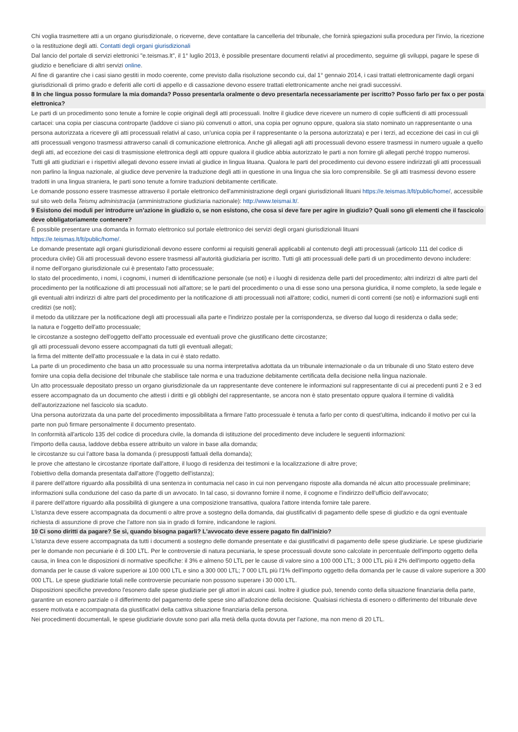Chi voglia trasmettere atti a un organo giurisdizionale, o riceverne, deve contattare la cancelleria del tribunale, che fornirà spiegazioni sulla procedura per l'invio, la ricezione o la restituzione degli atti. Contatti degli organi giurisdizionali
Dal lancio del portale di servizi elettronici "e.teismas.lt", il 1° luglio 2013, è possibile presentare documenti relativi al procedimento, seguirne gli sviluppi, pagare le spese di giudizio e beneficiare di altri servizi online.
Al fine di garantire che i casi siano gestiti in modo coerente, come previsto dalla risoluzione secondo cui, dal 1° gennaio 2014, i casi trattati elettronicamente dagli organi giurisdizionali di primo grado e deferiti alle corti di appello e di cassazione devono essere trattati elettronicamente anche nei gradi successivi.
8 In che lingua posso formulare la mia domanda? Posso presentarla oralmente o devo presentarla necessariamente per iscritto? Posso farlo per fax o per posta elettronica?
Le parti di un procedimento sono tenute a fornire le copie originali degli atti processuali. Inoltre il giudice deve ricevere un numero di copie sufficienti di atti processuali cartacei: una copia per ciascuna controparte (laddove ci siano più convenuti o attori, una copia per ognuno oppure, qualora sia stato nominato un rappresentante o una persona autorizzata a ricevere gli atti processuali relativi al caso, un'unica copia per il rappresentante o la persona autorizzata) e per i terzi, ad eccezione dei casi in cui gli atti processuali vengono trasmessi attraverso canali di comunicazione elettronica. Anche gli allegati agli atti processuali devono essere trasmessi in numero uguale a quello degli atti, ad eccezione dei casi di trasmissione elettronica degli atti oppure qualora il giudice abbia autorizzato le parti a non fornire gli allegati perché troppo numerosi.
Tutti gli atti giudiziari e i rispettivi allegati devono essere inviati al giudice in lingua lituana. Qualora le parti del procedimento cui devono essere indirizzati gli atti processuali non parlino la lingua nazionale, al giudice deve pervenire la traduzione degli atti in questione in una lingua che sia loro comprensibile. Se gli atti trasmessi devono essere tradotti in una lingua straniera, le parti sono tenute a fornire traduzioni debitamente certificate.
Le domande possono essere trasmesse attraverso il portale elettronico dell'amministrazione degli organi giurisdizionali lituani https://e.teismas.lt/lt/public/home/, accessibile sul sito web della Teismų administracija (amministrazione giudiziaria nazionale): http://www.teismai.lt/.
9 Esistono dei moduli per introdurre un’azione in giudizio o, se non esistono, che cosa si deve fare per agire in giudizio? Quali sono gli elementi che il fascicolo deve obbligatoriamente contenere?
È possibile presentare una domanda in formato elettronico sul portale elettronico dei servizi degli organi giurisdizionali lituani
https://e.teismas.lt/lt/public/home/.
Le domande presentate agli organi giurisdizionali devono essere conformi ai requisiti generali applicabili al contenuto degli atti processuali (articolo 111 del codice di procedura civile) Gli atti processuali devono essere trasmessi all'autorità giudiziaria per iscritto. Tutti gli atti processuali delle parti di un procedimento devono includere:
il nome dell'organo giurisdizionale cui è presentato l'atto processuale;
lo stato del procedimento, i nomi, i cognomi, i numeri di identificazione personale (se noti) e i luoghi di residenza delle parti del procedimento; altri indirizzi di altre parti del procedimento per la notificazione di atti processuali noti all'attore; se le parti del procedimento o una di esse sono una persona giuridica, il nome completo, la sede legale e gli eventuali altri indirizzi di altre parti del procedimento per la notificazione di atti processuali noti all'attore; codici, numeri di conti correnti (se noti) e informazioni sugli enti creditizi (se noti);
il metodo da utilizzare per la notificazione degli atti processuali alla parte e l'indirizzo postale per la corrispondenza, se diverso dal luogo di residenza o dalla sede;
la natura e l'oggetto dell'atto processuale;
le circostanze a sostegno dell'oggetto dell'atto processuale ed eventuali prove che giustificano dette circostanze;
gli atti processuali devono essere accompagnati da tutti gli eventuali allegati;
la firma del mittente dell'atto processuale e la data in cui è stato redatto.
La parte di un procedimento che basa un atto processuale su una norma interpretativa adottata da un tribunale internazionale o da un tribunale di uno Stato estero deve fornire una copia della decisione del tribunale che stabilisce tale norma e una traduzione debitamente certificata della decisione nella lingua nazionale.
Un atto processuale depositato presso un organo giurisdizionale da un rappresentante deve contenere le informazioni sul rappresentante di cui ai precedenti punti 2 e 3 ed essere accompagnato da un documento che attesti i diritti e gli obblighi del rappresentante, se ancora non è stato presentato oppure qualora il termine di validità dell'autorizzazione nel fascicolo sia scaduto.
Una persona autorizzata da una parte del procedimento impossibilitata a firmare l'atto processuale è tenuta a farlo per conto di quest'ultima, indicando il motivo per cui la parte non può firmare personalmente il documento presentato.
In conformità all'articolo 135 del codice di procedura civile, la domanda di istituzione del procedimento deve includere le seguenti informazioni:
l'importo della causa, laddove debba essere attribuito un valore in base alla domanda;
le circostanze su cui l'attore basa la domanda (i presupposti fattuali della domanda);
le prove che attestano le circostanze riportate dall'attore, il luogo di residenza dei testimoni e la localizzazione di altre prove;
l'obiettivo della domanda presentata dall'attore (l'oggetto dell'istanza);
il parere dell'attore riguardo alla possibilità di una sentenza in contumacia nel caso in cui non pervengano risposte alla domanda né alcun atto processuale preliminare;
informazioni sulla conduzione del caso da parte di un avvocato. In tal caso, si dovranno fornire il nome, il cognome e l'indirizzo dell'ufficio dell'avvocato;
il parere dell'attore riguardo alla possibilità di giungere a una composizione transattiva, qualora l'attore intenda fornire tale parere.
L'istanza deve essere accompagnata da documenti o altre prove a sostegno della domanda, dai giustificativi di pagamento delle spese di giudizio e da ogni eventuale richiesta di assunzione di prove che l'attore non sia in grado di fornire, indicandone le ragioni.
10 Ci sono diritti da pagare? Se sì, quando bisogna pagarli? L'avvocato deve essere pagato fin dall'inizio?
L'istanza deve essere accompagnata da tutti i documenti a sostegno delle domande presentate e dai giustificativi di pagamento delle spese giudiziarie. Le spese giudiziarie per le domande non pecuniarie è di 100 LTL. Per le controversie di natura pecuniaria, le spese processuali dovute sono calcolate in percentuale dell'importo oggetto della causa, in linea con le disposizioni di normative specifiche: il 3% e almeno 50 LTL per le cause di valore sino a 100 000 LTL; 3 000 LTL più il 2% dell'importo oggetto della domanda per le cause di valore superiore ai 100 000 LTL e sino a 300 000 LTL; 7 000 LTL più l'1% dell'importo oggetto della domanda per le cause di valore superiore a 300 000 LTL. Le spese giudiziarie totali nelle controversie pecuniarie non possono superare i 30 000 LTL.
Disposizioni specifiche prevedono l'esonero dalle spese giudiziarie per gli attori in alcuni casi. Inoltre il giudice può, tenendo conto della situazione finanziaria della parte, garantire un esonero parziale o il differimento del pagamento delle spese sino all'adozione della decisione. Qualsiasi richiesta di esonero o differimento del tribunale deve essere motivata e accompagnata da giustificativi della cattiva situazione finanziaria della persona.
Nei procedimenti documentali, le spese giudiziarie dovute sono pari alla metà della quota dovuta per l'azione, ma non meno di 20 LTL.